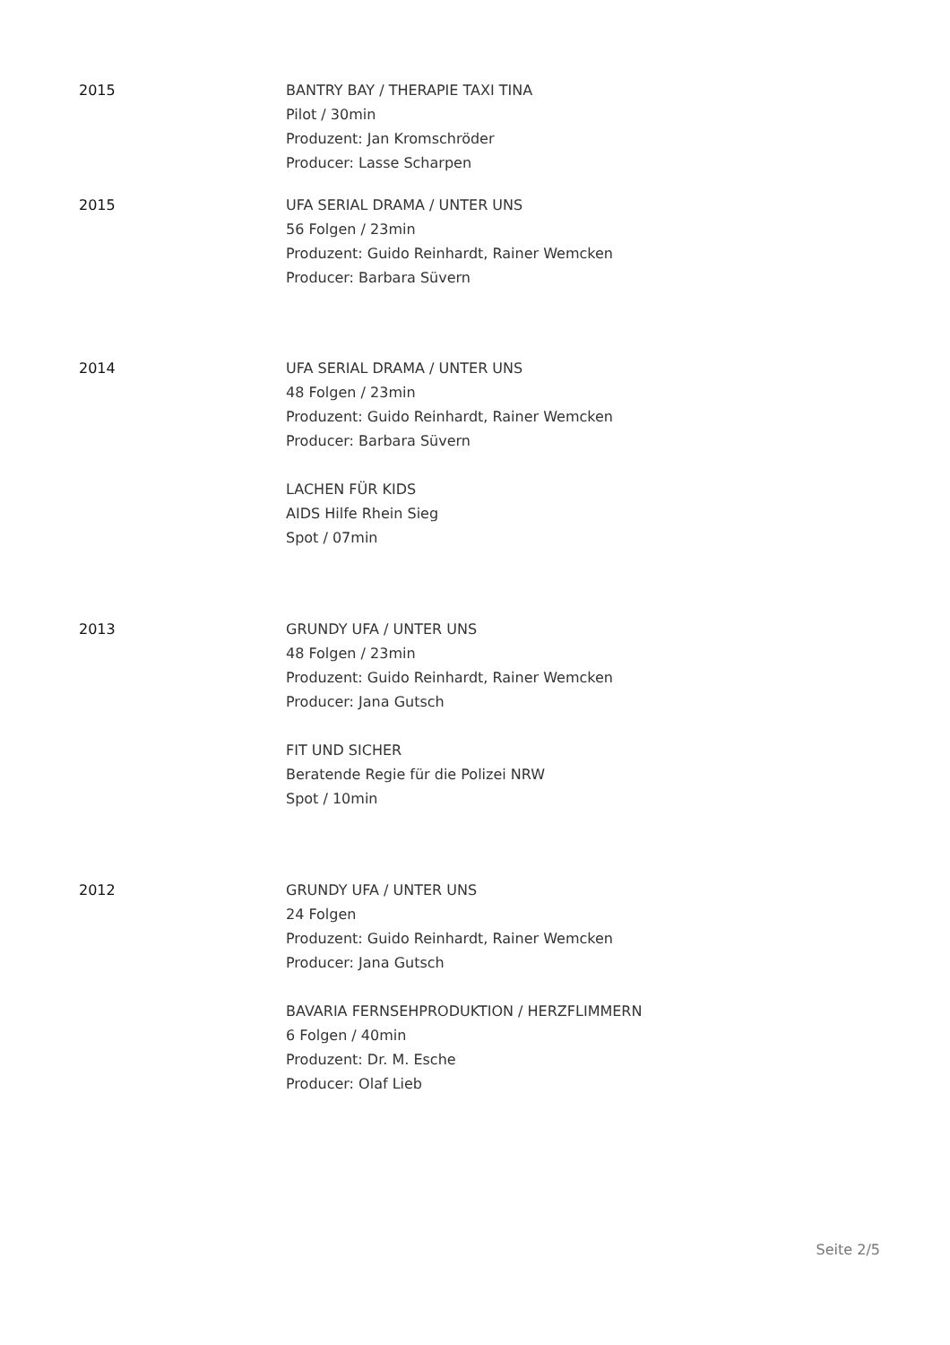2015 BANTRY BAY / THERAPIE TAXI TINA
Pilot / 30min
Produzent: Jan Kromschröder
Producer: Lasse Scharpen
2015 UFA SERIAL DRAMA / UNTER UNS
56 Folgen / 23min
Produzent: Guido Reinhardt, Rainer Wemcken
Producer: Barbara Süvern
2014 UFA SERIAL DRAMA / UNTER UNS
48 Folgen / 23min
Produzent: Guido Reinhardt, Rainer Wemcken
Producer: Barbara Süvern
LACHEN FÜR KIDS
AIDS Hilfe Rhein Sieg
Spot / 07min
2013 GRUNDY UFA / UNTER UNS
48 Folgen / 23min
Produzent: Guido Reinhardt, Rainer Wemcken
Producer: Jana Gutsch
FIT UND SICHER
Beratende Regie für die Polizei NRW
Spot / 10min
2012 GRUNDY UFA / UNTER UNS
24 Folgen
Produzent: Guido Reinhardt, Rainer Wemcken
Producer: Jana Gutsch
BAVARIA FERNSEHPRODUKTION / HERZFLIMMERN
6 Folgen / 40min
Produzent: Dr. M. Esche
Producer: Olaf Lieb
Seite 2/5